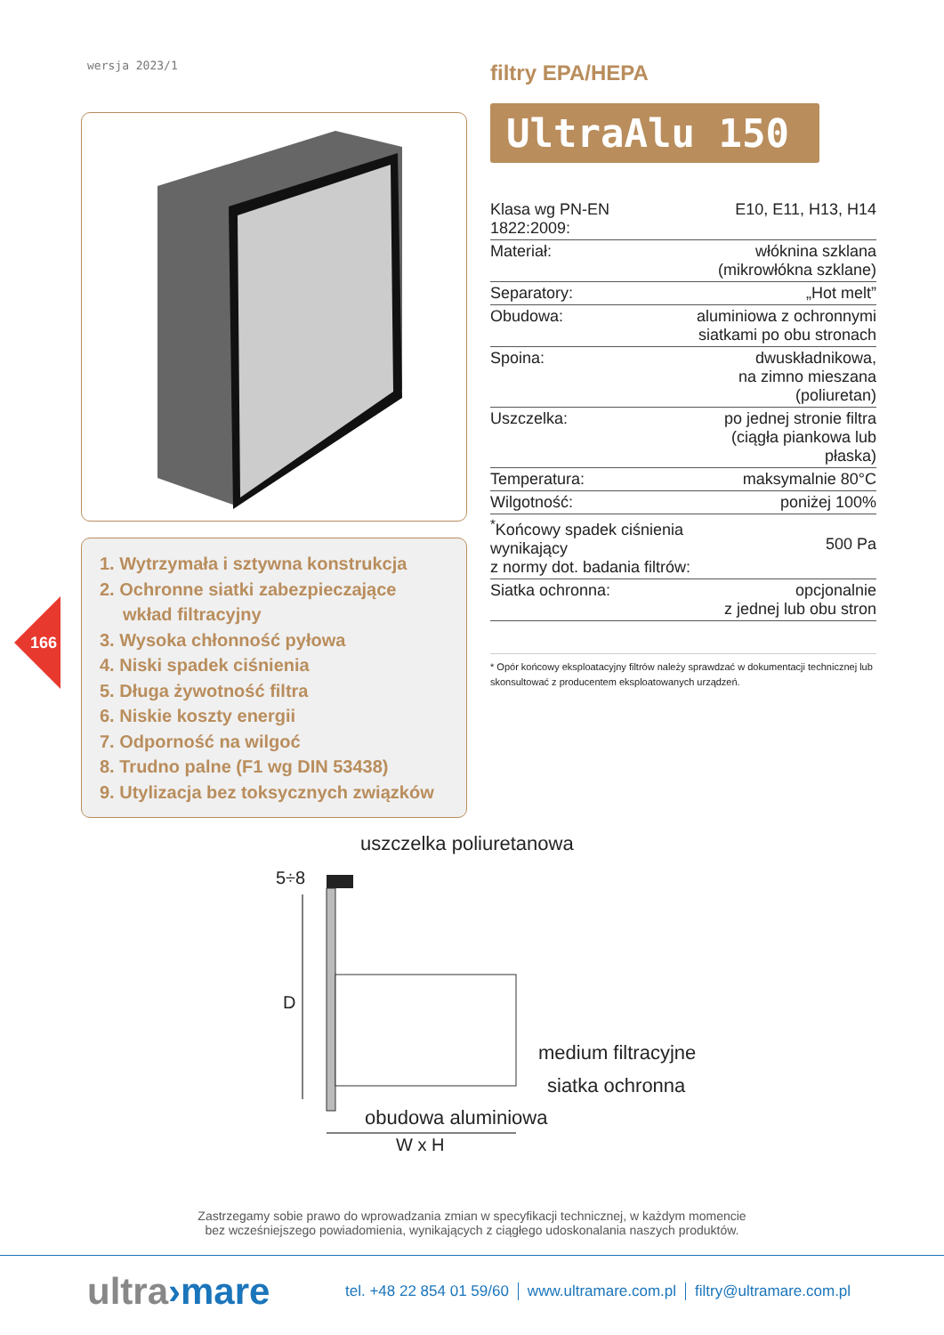wersja 2023/1
1. Wytrzymała i sztywna konstrukcja
2. Ochronne siatki zabezpieczające wkład filtracyjny
3. Wysoka chłonność pyłowa
4. Niski spadek ciśnienia
5. Długa żywotność filtra
6. Niskie koszty energii
7. Odporność na wilgoć
8. Trudno palne (F1 wg DIN 53438)
9. Utylizacja bez toksycznych związków
166
filtry EPA/HEPA
UltraAlu 150
| Klasa wg PN-EN 1822:2009: | E10, E11, H13, H14 |
| Materiał: | włóknina szklana (mikrowłókna szklane) |
| Separatory: | „Hot melt” |
| Obudowa: | aluminiowa z ochronnymi siatkami po obu stronach |
| Spoina: | dwuskładnikowa, na zimno mieszana (poliuretan) |
| Uszczelka: | po jednej stronie filtra (ciągła piankowa lub płaska) |
| Temperatura: | maksymalnie 80°C |
| Wilgotność: | poniżej 100% |
| <sup>*</sup> Końcowy spadek ciśnienia wynikający z normy dot. badania filtrów: | 500 Pa |
| Siatka ochronna: | opcjonalnie z jednej lub obu stron |
* Opór końcowy eksploatacyjny filtrów należy sprawdzać w dokumentacji technicznej lub skonsultować z producentem eksploatowanych urządzeń.
uszczelka poliuretanowa
5÷8
D
medium filtracyjne
siatka ochronna
obudowa aluminiowa
W x H
Zastrzegamy sobie prawo do wprowadzania zmian w specyfikacji technicznej, w każdym momencie
bez wcześniejszego powiadomienia, wynikających z ciągłego udoskonalania naszych produktów.
ultra›mare
tel. +48 22 854 01 59/60 www.ultramare.com.pl filtry@ultramare.com.pl